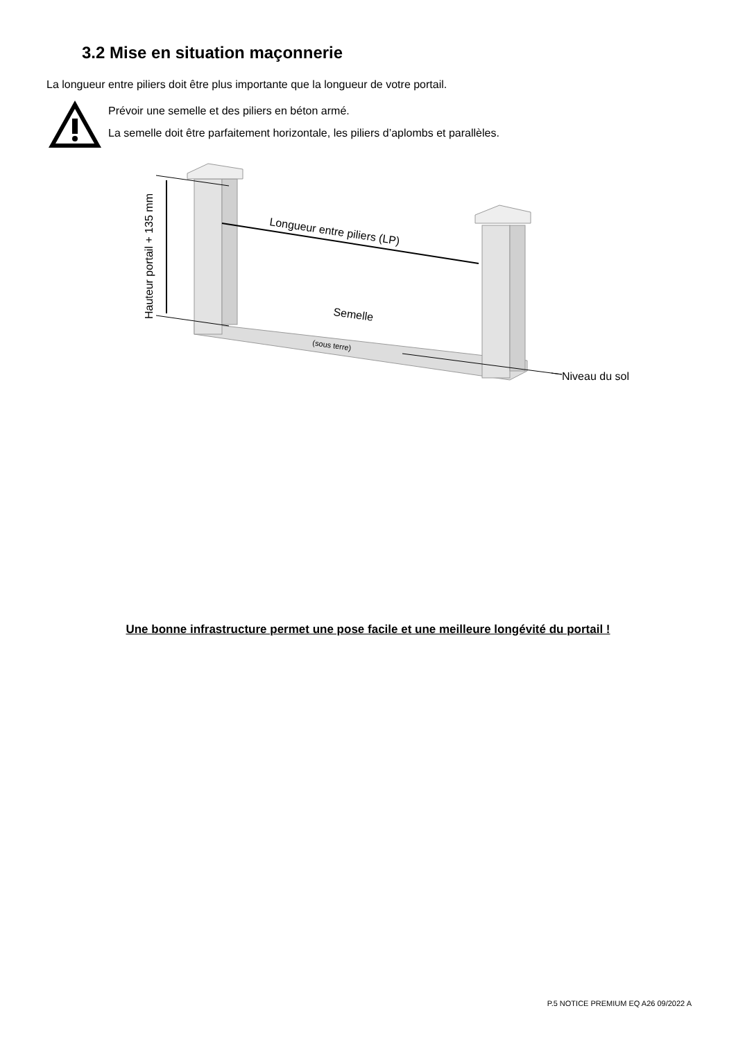3.2 Mise en situation maçonnerie
La longueur entre piliers doit être plus importante que la longueur de votre portail.
Prévoir une semelle et des piliers en béton armé.
La semelle doit être parfaitement horizontale, les piliers d’aplombs et parallèles.
Hauteur portail + 135 mm
Longueur entre piliers (LP)
Semelle
(sous terre)
Niveau du sol
Une bonne infrastructure permet une pose facile et une meilleure longévité du portail !
P.5 NOTICE PREMIUM EQ A26 09/2022 A